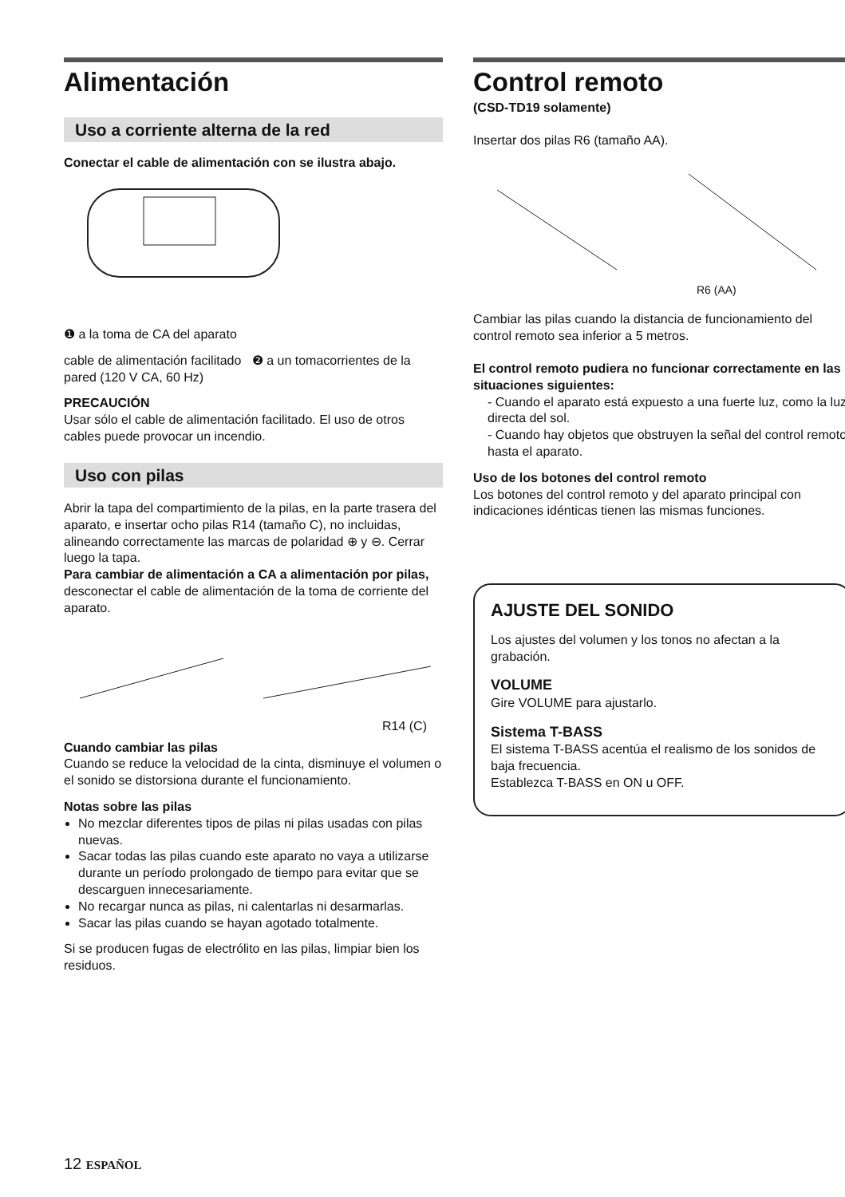Alimentación
Uso a corriente alterna de la red
Conectar el cable de alimentación con se ilustra abajo.
❶ a la toma de CA del aparato
cable de alimentación facilitado ❷ a un tomacorrientes de la pared (120 V CA, 60 Hz)
PRECAUCIÓN
Usar sólo el cable de alimentación facilitado. El uso de otros cables puede provocar un incendio.
Uso con pilas
Abrir la tapa del compartimiento de la pilas, en la parte trasera del aparato, e insertar ocho pilas R14 (tamaño C), no incluidas, alineando correctamente las marcas de polaridad ⊕ y ⊖. Cerrar luego la tapa.
Para cambiar de alimentación a CA a alimentación por pilas, desconectar el cable de alimentación de la toma de corriente del aparato.
R14 (C)
Cuando cambiar las pilas
Cuando se reduce la velocidad de la cinta, disminuye el volumen o el sonido se distorsiona durante el funcionamiento.
Notas sobre las pilas
No mezclar diferentes tipos de pilas ni pilas usadas con pilas nuevas.
Sacar todas las pilas cuando este aparato no vaya a utilizarse durante un período prolongado de tiempo para evitar que se descarguen innecesariamente.
No recargar nunca as pilas, ni calentarlas ni desarmarlas.
Sacar las pilas cuando se hayan agotado totalmente.
Si se producen fugas de electrólito en las pilas, limpiar bien los residuos.
Control remoto
(CSD-TD19 solamente)
Insertar dos pilas R6 (tamaño AA).
R6 (AA)
Cambiar las pilas cuando la distancia de funcionamiento del control remoto sea inferior a 5 metros.
El control remoto pudiera no funcionar correctamente en las situaciones siguientes:
- Cuando el aparato está expuesto a una fuerte luz, como la luz directa del sol.
- Cuando hay objetos que obstruyen la señal del control remoto hasta el aparato.
Uso de los botones del control remoto
Los botones del control remoto y del aparato principal con indicaciones idénticas tienen las mismas funciones.
AJUSTE DEL SONIDO
Los ajustes del volumen y los tonos no afectan a la grabación.
VOLUME
Gire VOLUME para ajustarlo.
Sistema T-BASS
El sistema T-BASS acentúa el realismo de los sonidos de baja frecuencia.
Establezca T-BASS en ON u OFF.
12 ESPAÑOL